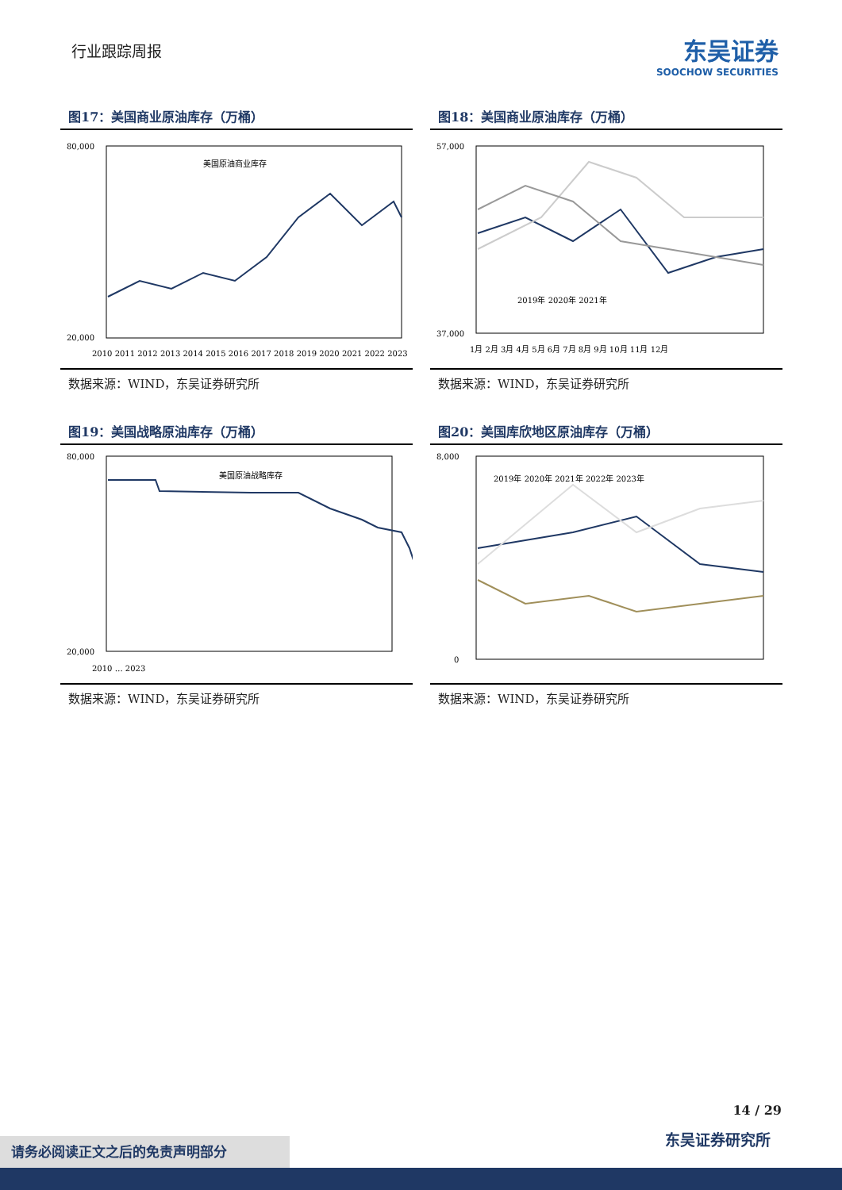行业跟踪周报
东吴证券
SOOCHOW SECURITIES
图17：美国商业原油库存（万桶）
80,000
20,000
美国原油商业库存
2010 2011 2012 2013 2014 2015 2016 2017 2018 2019 2020 2021 2022 2023
数据来源：WIND，东吴证券研究所
图18：美国商业原油库存（万桶）
57,000
37,000
2019年 2020年 2021年
1月 2月 3月 4月 5月 6月 7月 8月 9月 10月 11月 12月
数据来源：WIND，东吴证券研究所
图19：美国战略原油库存（万桶）
80,000
20,000
美国原油战略库存
2010 … 2023
数据来源：WIND，东吴证券研究所
图20：美国库欣地区原油库存（万桶）
8,000
0
2019年 2020年 2021年 2022年 2023年
数据来源：WIND，东吴证券研究所
14 / 29
东吴证券研究所 请务必阅读正文之后的免责声明部分